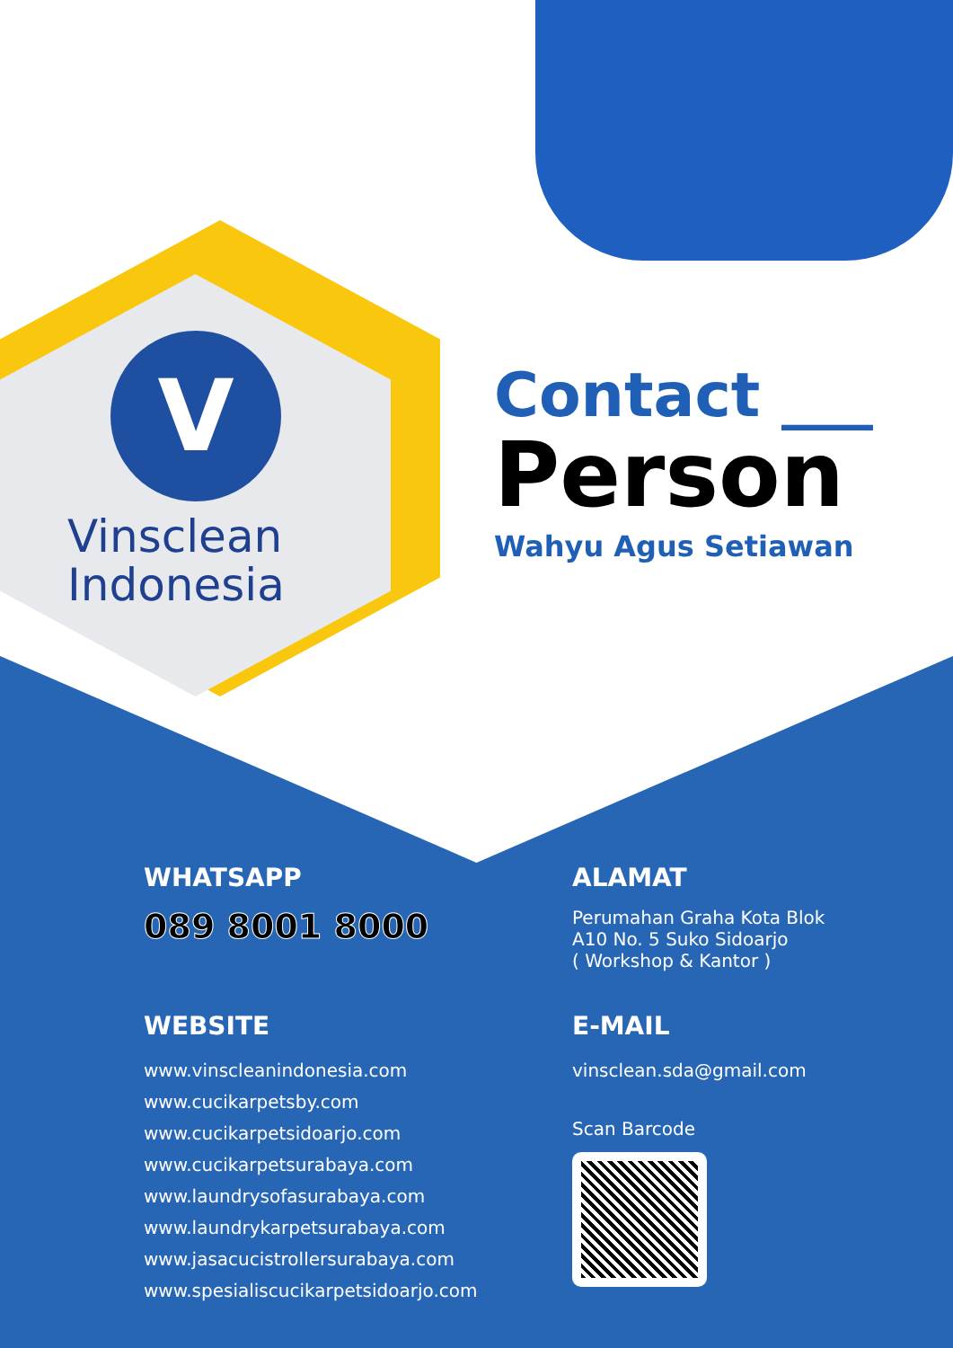V
Vinsclean
Indonesia
Contact ___
Person
Wahyu Agus Setiawan
WHATSAPP
089 8001 8000
ALAMAT
Perumahan Graha Kota Blok
A10 No. 5 Suko Sidoarjo
( Workshop & Kantor )
WEBSITE
www.vinscleanindonesia.com
www.cucikarpetsby.com
www.cucikarpetsidoarjo.com
www.cucikarpetsurabaya.com
www.laundrysofasurabaya.com
www.laundrykarpetsurabaya.com
www.jasacucistrollersurabaya.com
www.spesialiscucikarpetsidoarjo.com
E-MAIL
vinsclean.sda@gmail.com
Scan Barcode